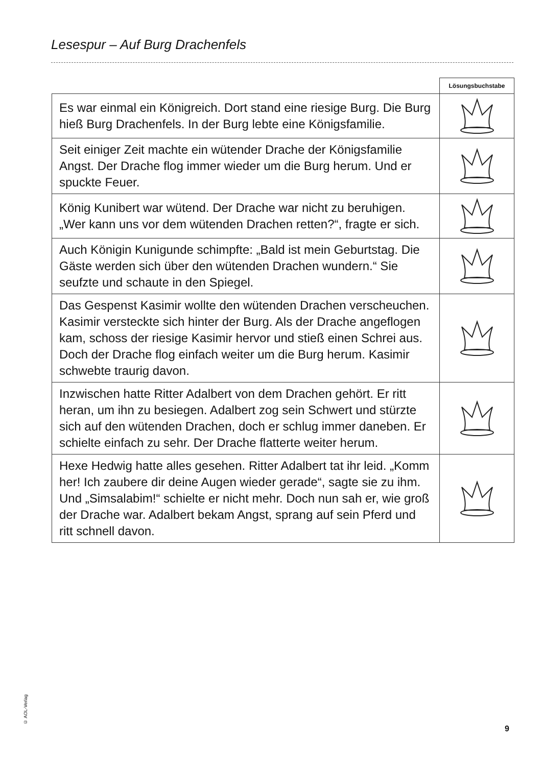Lesespur – Auf Burg Drachenfels
| | Lösungsbuchstabe |
| Es war einmal ein Königreich. Dort stand eine riesige Burg. Die Burg hieß Burg Drachenfels. In der Burg lebte eine Königsfamilie. | |
| Seit einiger Zeit machte ein wütender Drache der Königsfamilie Angst. Der Drache flog immer wieder um die Burg herum. Und er spuckte Feuer. | |
| König Kunibert war wütend. Der Drache war nicht zu beruhigen. „Wer kann uns vor dem wütenden Drachen retten?“, fragte er sich. | |
| Auch Königin Kunigunde schimpfte: „Bald ist mein Geburtstag. Die Gäste werden sich über den wütenden Drachen wundern.“ Sie seufzte und schaute in den Spiegel. | |
| Das Gespenst Kasimir wollte den wütenden Drachen verscheuchen. Kasimir versteckte sich hinter der Burg. Als der Drache angeflogen kam, schoss der riesige Kasimir hervor und stieß einen Schrei aus. Doch der Drache flog einfach weiter um die Burg herum. Kasimir schwebte traurig davon. | |
| Inzwischen hatte Ritter Adalbert von dem Drachen gehört. Er ritt heran, um ihn zu besiegen. Adalbert zog sein Schwert und stürzte sich auf den wütenden Drachen, doch er schlug immer daneben. Er schielte einfach zu sehr. Der Drache flatterte weiter herum. | |
| Hexe Hedwig hatte alles gesehen. Ritter Adalbert tat ihr leid. „Komm her! Ich zaubere dir deine Augen wieder gerade“, sagte sie zu ihm. Und „Simsalabim!“ schielte er nicht mehr. Doch nun sah er, wie groß der Drache war. Adalbert bekam Angst, sprang auf sein Pferd und ritt schnell davon. | |
© AOL-Verlag
9